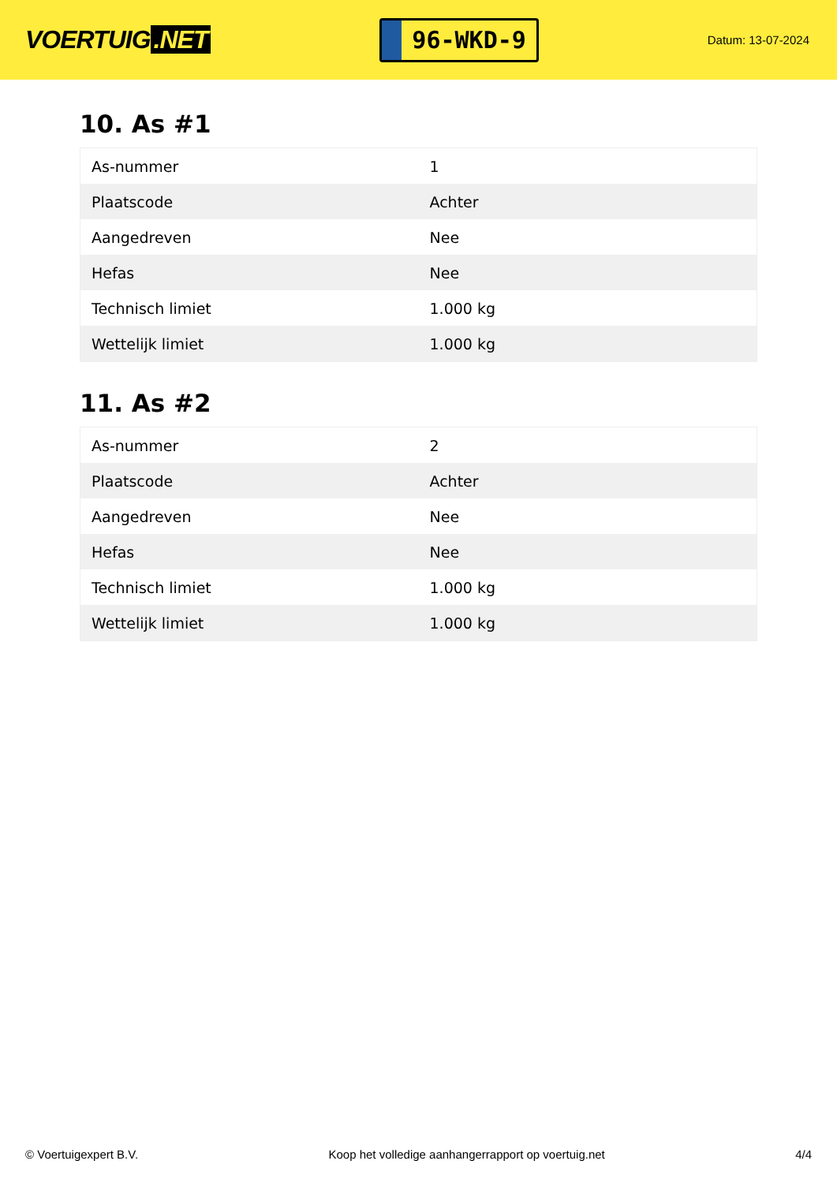VOERTUIG.NET
96-WKD-9
Datum: 13-07-2024
10. As #1
| As-nummer | 1 |
| Plaatscode | Achter |
| Aangedreven | Nee |
| Hefas | Nee |
| Technisch limiet | 1.000 kg |
| Wettelijk limiet | 1.000 kg |
11. As #2
| As-nummer | 2 |
| Plaatscode | Achter |
| Aangedreven | Nee |
| Hefas | Nee |
| Technisch limiet | 1.000 kg |
| Wettelijk limiet | 1.000 kg |
© Voertuigexpert B.V. Koop het volledige aanhangerrapport op voertuig.net 4/4